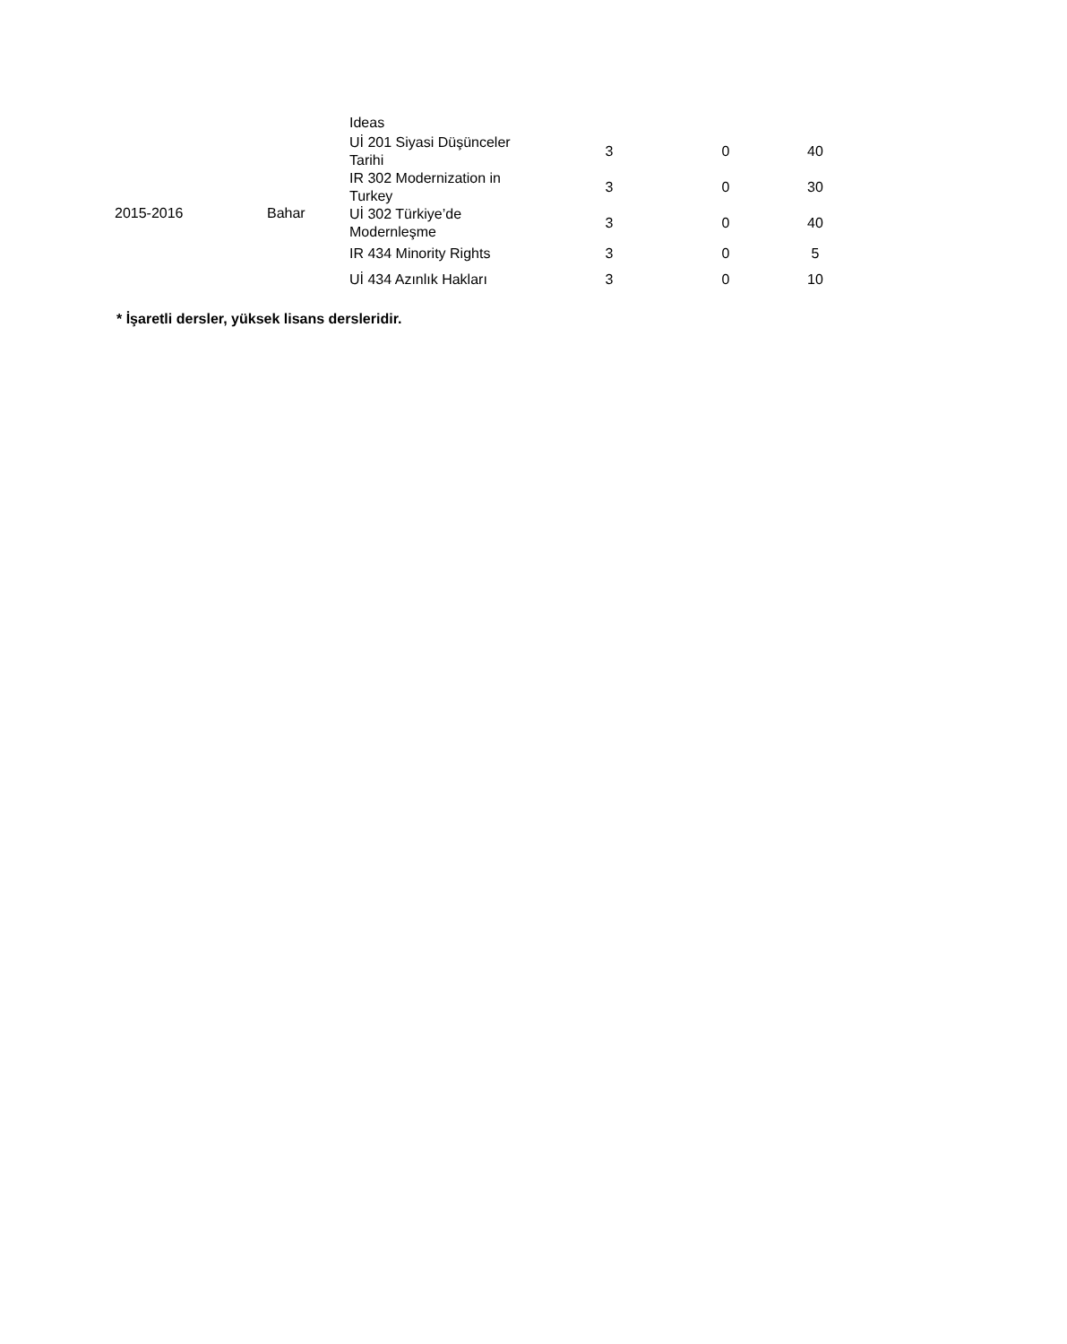| | | Ideas | | | |
| 2015-2016 | Bahar | Uİ 201 Siyasi Düşünceler Tarihi | 3 | 0 | 40 |
| | | IR 302 Modernization in Turkey | 3 | 0 | 30 |
| | | Uİ 302 Türkiye’de Modernleşme | 3 | 0 | 40 |
| | | IR 434 Minority Rights | 3 | 0 | 5 |
| | | Uİ 434 Azınlık Hakları | 3 | 0 | 10 |
* İşaretli dersler, yüksek lisans dersleridir.